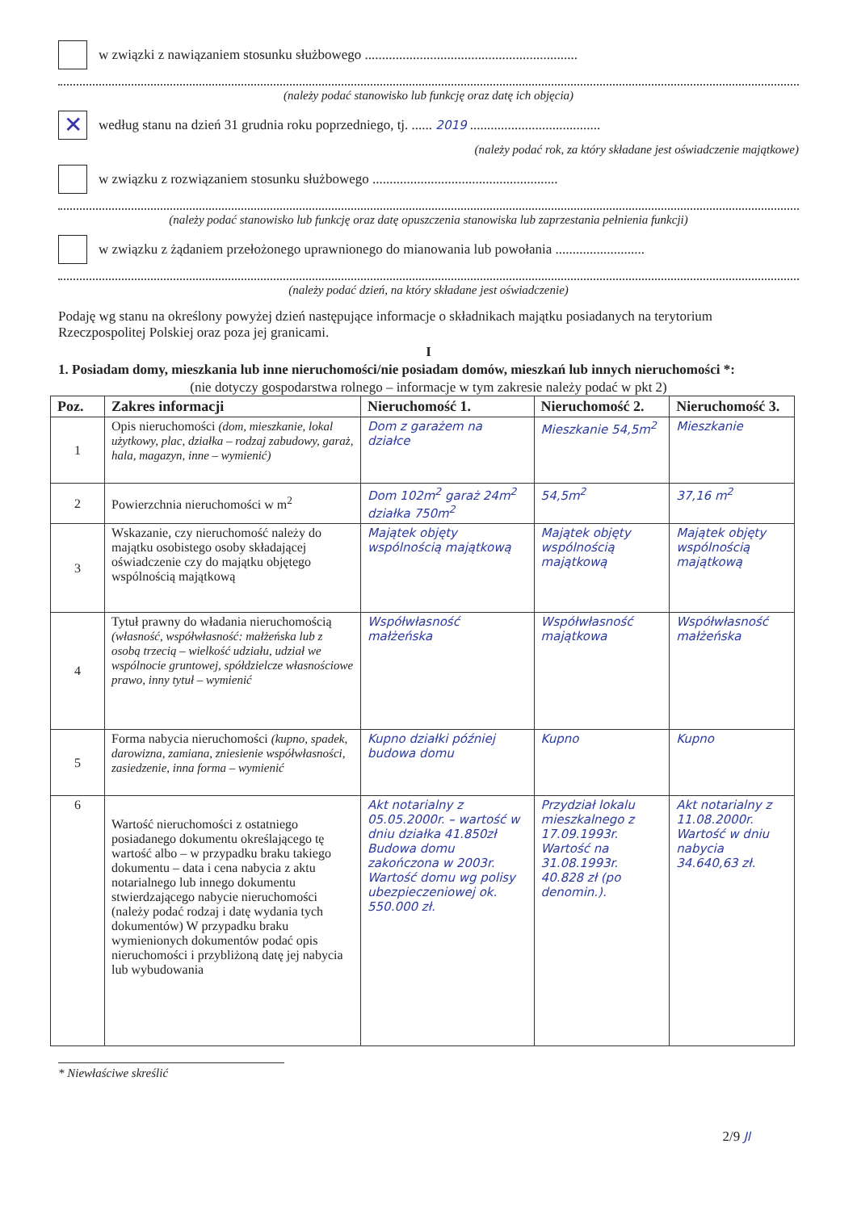w związki z nawiązaniem stosunku służbowego ..............................................................
(należy podać stanowisko lub funkcję oraz datę ich objęcia)
✕
według stanu na dzień 31 grudnia roku poprzedniego, tj. ...... 2019 ......................................
(należy podać rok, za który składane jest oświadczenie majątkowe)
w związku z rozwiązaniem stosunku służbowego ......................................................
(należy podać stanowisko lub funkcję oraz datę opuszczenia stanowiska lub zaprzestania pełnienia funkcji)
w związku z żądaniem przełożonego uprawnionego do mianowania lub powołania ..........................
(należy podać dzień, na który składane jest oświadczenie)
Podaję wg stanu na określony powyżej dzień następujące informacje o składnikach majątku posiadanych na terytorium Rzeczpospolitej Polskiej oraz poza jej granicami.
I
1. Posiadam domy, mieszkania lub inne nieruchomości/nie posiadam domów, mieszkań lub innych nieruchomości *:
(nie dotyczy gospodarstwa rolnego – informacje w tym zakresie należy podać w pkt 2)
| Poz. | Zakres informacji | Nieruchomość 1. | Nieruchomość 2. | Nieruchomość 3. |
| --- | --- | --- | --- | --- |
| 1 | Opis nieruchomości (dom, mieszkanie, lokal użytkowy, plac, działka – rodzaj zabudowy, garaż, hala, magazyn, inne – wymienić) | Dom z garażem na działce | Mieszkanie 54,5m<sup>2</sup> | Mieszkanie |
| 2 | Powierzchnia nieruchomości w m<sup>2</sup> | Dom 102m<sup>2</sup> garaż 24m<sup>2</sup> działka 750m<sup>2</sup> | 54,5m<sup>2</sup> | 37,16 m<sup>2</sup> |
| 3 | Wskazanie, czy nieruchomość należy do majątku osobistego osoby składającej oświadczenie czy do majątku objętego wspólnością majątkową | Majątek objęty wspólnością majątkową | Majątek objęty wspólnością majątkową | Majątek objęty wspólnością majątkową |
| 4 | Tytuł prawny do władania nieruchomością (własność, współwłasność: małżeńska lub z osobą trzecią – wielkość udziału, udział we wspólnocie gruntowej, spółdzielcze własnościowe prawo, inny tytuł – wymienić | Współwłasność małżeńska | Współwłasność majątkowa | Współwłasność małżeńska |
| 5 | Forma nabycia nieruchomości (kupno, spadek, darowizna, zamiana, zniesienie współwłasności, zasiedzenie, inna forma – wymienić | Kupno działki później budowa domu | Kupno | Kupno |
| 6 | Wartość nieruchomości z ostatniego posiadanego dokumentu określającego tę wartość albo – w przypadku braku takiego dokumentu – data i cena nabycia z aktu notarialnego lub innego dokumentu stwierdzającego nabycie nieruchomości (należy podać rodzaj i datę wydania tych dokumentów) W przypadku braku wymienionych dokumentów podać opis nieruchomości i przybliżoną datę jej nabycia lub wybudowania | Akt notarialny z 05.05.2000r. – wartość w dniu działka 41.850zł Budowa domu zakończona w 2003r. Wartość domu wg polisy ubezpieczeniowej ok. 550.000 zł. | Przydział lokalu mieszkalnego z 17.09.1993r. Wartość na 31.08.1993r. 40.828 zł (po denomin.). | Akt notarialny z 11.08.2000r. Wartość w dniu nabycia 34.640,63 zł. |
* Niewłaściwe skreślić
2/9 Jl